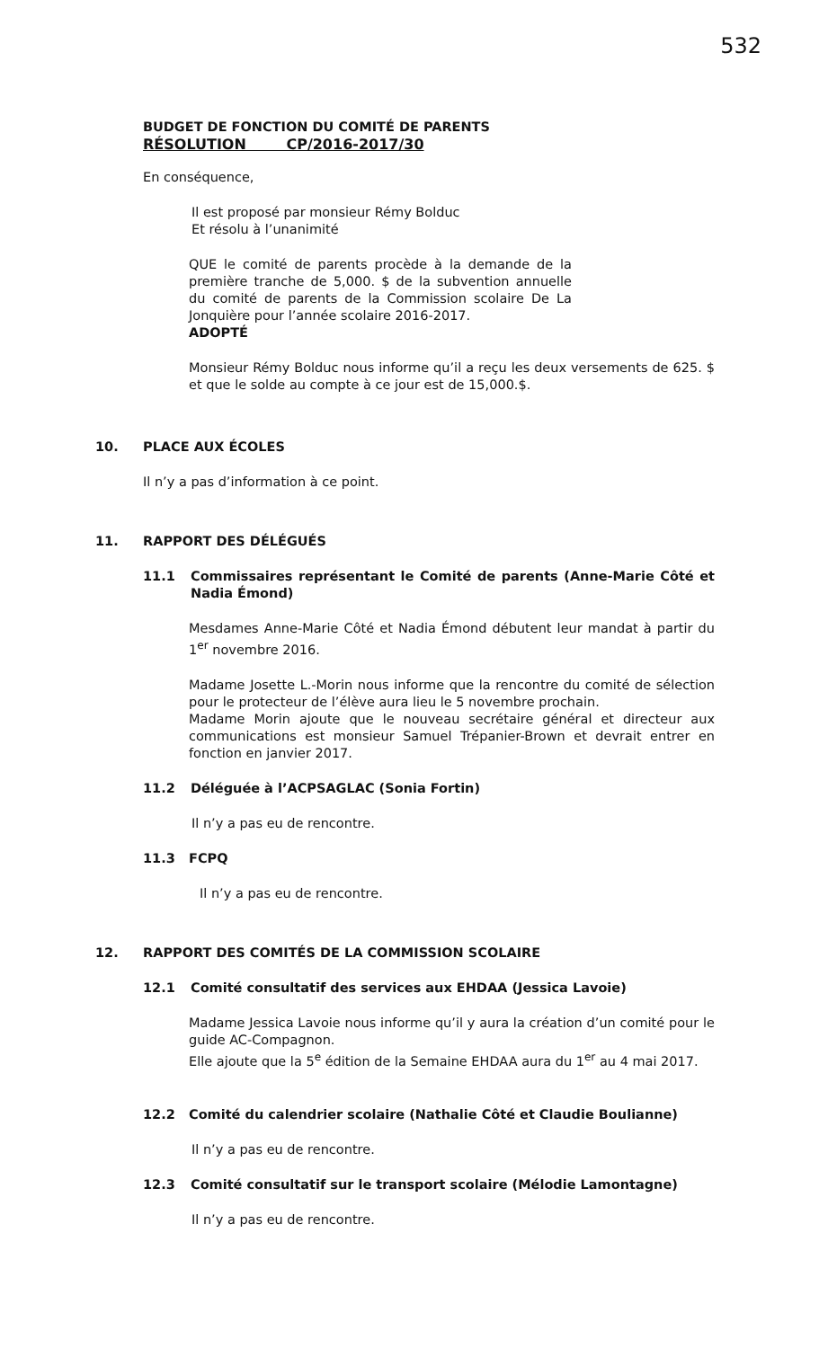532
BUDGET DE FONCTION DU COMITÉ DE PARENTS
RÉSOLUTION CP/2016-2017/30
En conséquence,
Il est proposé par monsieur Rémy Bolduc
Et résolu à l’unanimité
QUE le comité de parents procède à la demande de la première tranche de 5,000. $ de la subvention annuelle du comité de parents de la Commission scolaire De La Jonquière pour l’année scolaire 2016-2017.
ADOPTÉ
Monsieur Rémy Bolduc nous informe qu’il a reçu les deux versements de 625. $ et que le solde au compte à ce jour est de 15,000.$.
10. PLACE AUX ÉCOLES
Il n’y a pas d’information à ce point.
11. RAPPORT DES DÉLÉGUÉS
11.1 Commissaires représentant le Comité de parents (Anne-Marie Côté et Nadia Émond)
Mesdames Anne-Marie Côté et Nadia Émond débutent leur mandat à partir du 1<sup>er</sup> novembre 2016.
Madame Josette L.-Morin nous informe que la rencontre du comité de sélection pour le protecteur de l’élève aura lieu le 5 novembre prochain.
Madame Morin ajoute que le nouveau secrétaire général et directeur aux communications est monsieur Samuel Trépanier-Brown et devrait entrer en fonction en janvier 2017.
11.2 Déléguée à l’ACPSAGLAC (Sonia Fortin)
Il n’y a pas eu de rencontre.
11.3 FCPQ
Il n’y a pas eu de rencontre.
12. RAPPORT DES COMITÉS DE LA COMMISSION SCOLAIRE
12.1 Comité consultatif des services aux EHDAA (Jessica Lavoie)
Madame Jessica Lavoie nous informe qu’il y aura la création d’un comité pour le guide AC-Compagnon.
Elle ajoute que la 5<sup>e</sup> édition de la Semaine EHDAA aura du 1<sup>er</sup> au 4 mai 2017.
12.2 Comité du calendrier scolaire (Nathalie Côté et Claudie Boulianne)
Il n’y a pas eu de rencontre.
12.3 Comité consultatif sur le transport scolaire (Mélodie Lamontagne)
Il n’y a pas eu de rencontre.